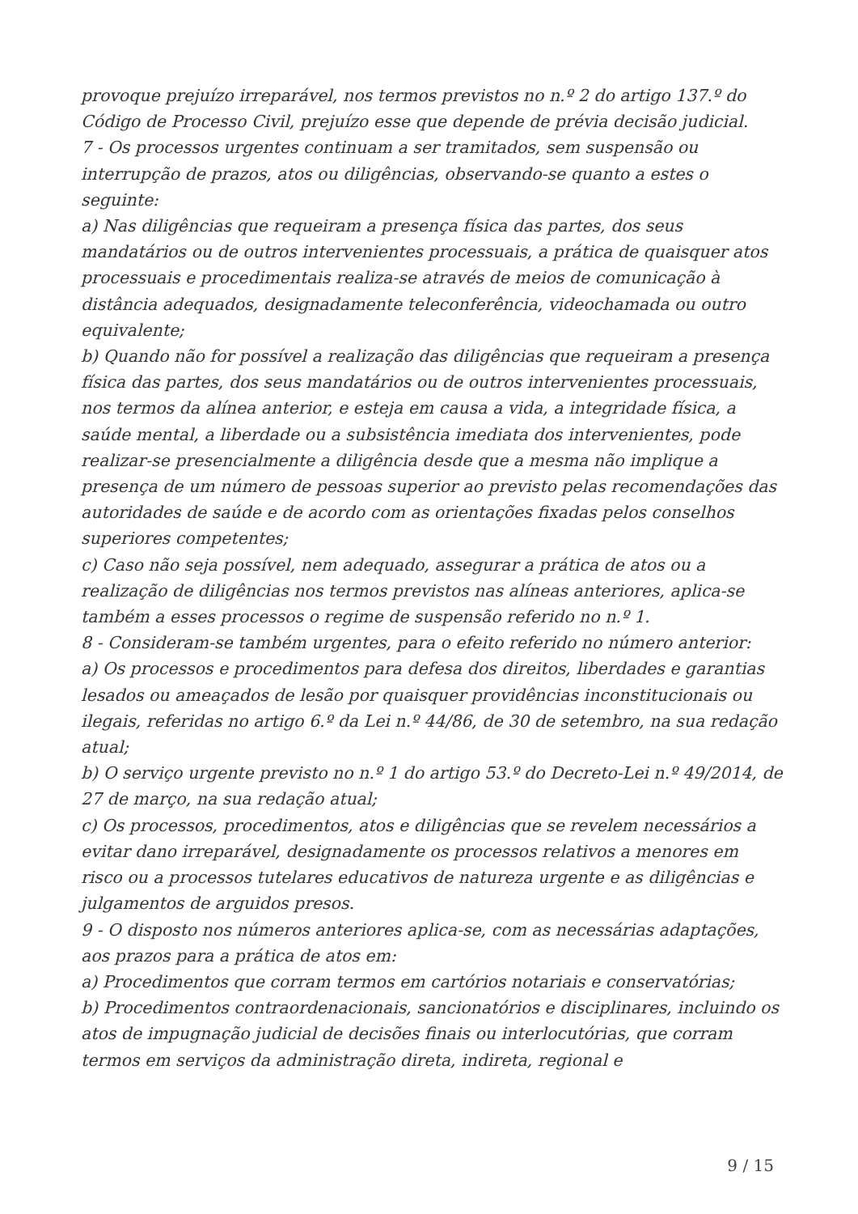provoque prejuízo irreparável, nos termos previstos no n.º 2 do artigo 137.º do Código de Processo Civil, prejuízo esse que depende de prévia decisão judicial.
7 - Os processos urgentes continuam a ser tramitados, sem suspensão ou interrupção de prazos, atos ou diligências, observando-se quanto a estes o seguinte:
a) Nas diligências que requeiram a presença física das partes, dos seus mandatários ou de outros intervenientes processuais, a prática de quaisquer atos processuais e procedimentais realiza-se através de meios de comunicação à distância adequados, designadamente teleconferência, videochamada ou outro equivalente;
b) Quando não for possível a realização das diligências que requeiram a presença física das partes, dos seus mandatários ou de outros intervenientes processuais, nos termos da alínea anterior, e esteja em causa a vida, a integridade física, a saúde mental, a liberdade ou a subsistência imediata dos intervenientes, pode realizar-se presencialmente a diligência desde que a mesma não implique a presença de um número de pessoas superior ao previsto pelas recomendações das autoridades de saúde e de acordo com as orientações fixadas pelos conselhos superiores competentes;
c) Caso não seja possível, nem adequado, assegurar a prática de atos ou a realização de diligências nos termos previstos nas alíneas anteriores, aplica-se também a esses processos o regime de suspensão referido no n.º 1.
8 - Consideram-se também urgentes, para o efeito referido no número anterior:
a) Os processos e procedimentos para defesa dos direitos, liberdades e garantias lesados ou ameaçados de lesão por quaisquer providências inconstitucionais ou ilegais, referidas no artigo 6.º da Lei n.º 44/86, de 30 de setembro, na sua redação atual;
b) O serviço urgente previsto no n.º 1 do artigo 53.º do Decreto-Lei n.º 49/2014, de 27 de março, na sua redação atual;
c) Os processos, procedimentos, atos e diligências que se revelem necessários a evitar dano irreparável, designadamente os processos relativos a menores em risco ou a processos tutelares educativos de natureza urgente e as diligências e julgamentos de arguidos presos.
9 - O disposto nos números anteriores aplica-se, com as necessárias adaptações, aos prazos para a prática de atos em:
a) Procedimentos que corram termos em cartórios notariais e conservatórias;
b) Procedimentos contraordenacionais, sancionatórios e disciplinares, incluindo os atos de impugnação judicial de decisões finais ou interlocutórias, que corram termos em serviços da administração direta, indireta, regional e
9 / 15